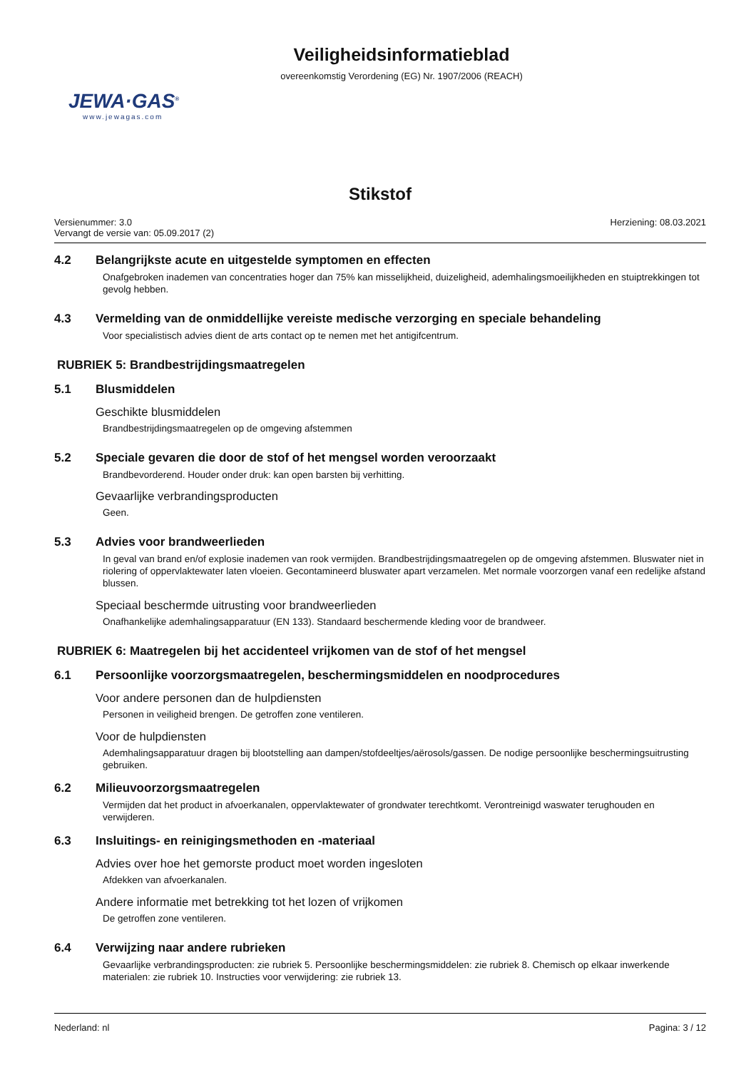Veiligheidsinformatieblad
overeenkomstig Verordening (EG) Nr. 1907/2006 (REACH)
JEWA·GAS<sup>®</sup>
www.jewagas.com
Stikstof
Versienummer: 3.0
Vervangt de versie van: 05.09.2017 (2)
Herziening: 08.03.2021
4.2 Belangrijkste acute en uitgestelde symptomen en effecten
Onafgebroken inademen van concentraties hoger dan 75% kan misselijkheid, duizeligheid, ademhalingsmoeilijkheden en stuip­trekkingen tot gevolg hebben.
4.3 Vermelding van de onmiddellijke vereiste medische verzorging en speciale behandeling
Voor specialistisch advies dient de arts contact op te nemen met het antigifcentrum.
RUBRIEK 5: Brandbestrijdingsmaatregelen
5.1 Blusmiddelen
Geschikte blusmiddelen
Brandbestrijdingsmaatregelen op de omgeving afstemmen
5.2 Speciale gevaren die door de stof of het mengsel worden veroorzaakt
Brandbevorderend. Houder onder druk: kan open barsten bij verhitting.
Gevaarlijke verbrandingsproducten
Geen.
5.3 Advies voor brandweerlieden
In geval van brand en/of explosie inademen van rook vermijden. Brandbestrijdingsmaatregelen op de omgeving afstemmen. Bluswater niet in riolering of oppervlaktewater laten vloeien. Gecontamineerd bluswater apart verzamelen. Met normale voor­zorgen vanaf een redelijke afstand blussen.
Speciaal beschermde uitrusting voor brandweerlieden
Onafhankelijke ademhalingsapparatuur (EN 133). Standaard beschermende kleding voor de brandweer.
RUBRIEK 6: Maatregelen bij het accidenteel vrijkomen van de stof of het mengsel
6.1 Persoonlijke voorzorgsmaatregelen, beschermingsmiddelen en noodprocedures
Voor andere personen dan de hulpdiensten
Personen in veiligheid brengen. De getroffen zone ventileren.
Voor de hulpdiensten
Ademhalingsapparatuur dragen bij blootstelling aan dampen/stofdeeltjes/aërosols/gassen. De nodige persoonlijke bescher­mingsuitrusting gebruiken.
6.2 Milieuvoorzorgsmaatregelen
Vermijden dat het product in afvoerkanalen, oppervlaktewater of grondwater terechtkomt. Verontreinigd waswater terughouden en verwijderen.
6.3 Insluitings- en reinigingsmethoden en -materiaal
Advies over hoe het gemorste product moet worden ingesloten
Afdekken van afvoerkanalen.
Andere informatie met betrekking tot het lozen of vrijkomen
De getroffen zone ventileren.
6.4 Verwijzing naar andere rubrieken
Gevaarlijke verbrandingsproducten: zie rubriek 5. Persoonlijke beschermingsmiddelen: zie rubriek 8. Chemisch op elkaar in­werkende materialen: zie rubriek 10. Instructies voor verwijdering: zie rubriek 13.
Nederland: nl Pagina: 3 / 12